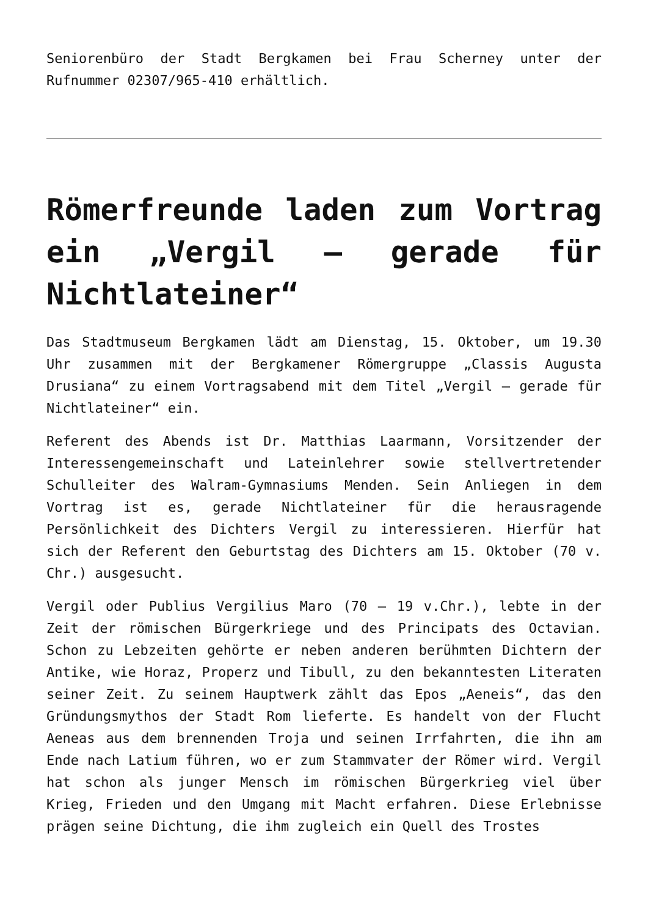Seniorenbüro der Stadt Bergkamen bei Frau Scherney unter der Rufnummer 02307/965-410 erhältlich.
Römerfreunde laden zum Vortrag ein „Vergil – gerade für Nichtlateiner“
Das Stadtmuseum Bergkamen lädt am Dienstag, 15. Oktober, um 19.30 Uhr zusammen mit der Bergkamener Römergruppe „Classis Augusta Drusiana“ zu einem Vortragsabend mit dem Titel „Vergil – gerade für Nichtlateiner“ ein.
Referent des Abends ist Dr. Matthias Laarmann, Vorsitzender der Interessengemeinschaft und Lateinlehrer sowie stellvertretender Schulleiter des Walram-Gymnasiums Menden. Sein Anliegen in dem Vortrag ist es, gerade Nichtlateiner für die herausragende Persönlichkeit des Dichters Vergil zu interessieren. Hierfür hat sich der Referent den Geburtstag des Dichters am 15. Oktober (70 v. Chr.) ausgesucht.
Vergil oder Publius Vergilius Maro (70 – 19 v.Chr.), lebte in der Zeit der römischen Bürgerkriege und des Principats des Octavian. Schon zu Lebzeiten gehörte er neben anderen berühmten Dichtern der Antike, wie Horaz, Properz und Tibull, zu den bekanntesten Literaten seiner Zeit. Zu seinem Hauptwerk zählt das Epos „Aeneis“, das den Gründungsmythos der Stadt Rom lieferte. Es handelt von der Flucht Aeneas aus dem brennenden Troja und seinen Irrfahrten, die ihn am Ende nach Latium führen, wo er zum Stammvater der Römer wird. Vergil hat schon als junger Mensch im römischen Bürgerkrieg viel über Krieg, Frieden und den Umgang mit Macht erfahren. Diese Erlebnisse prägen seine Dichtung, die ihm zugleich ein Quell des Trostes